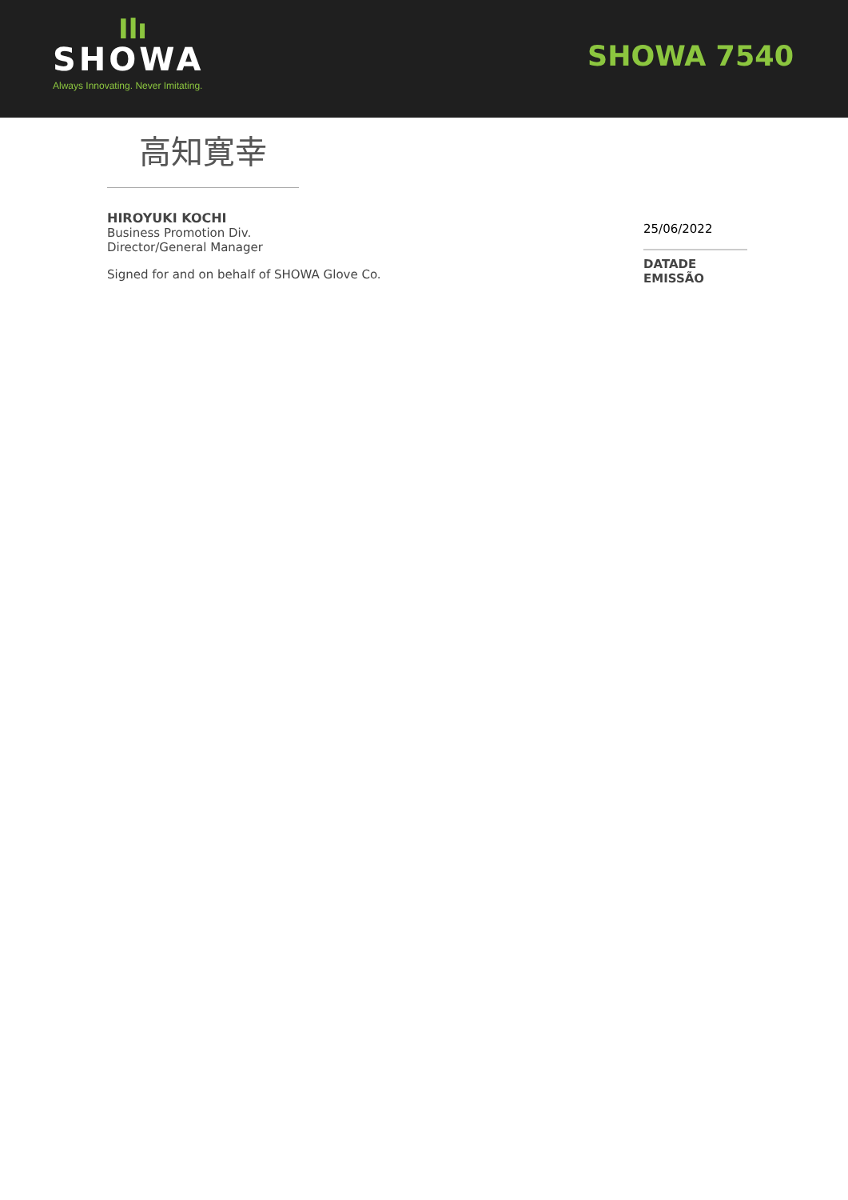Ilı
SHOWA
Always Innovating. Never Imitating.
SHOWA 7540
高知寛幸
HIROYUKI KOCHI
Business Promotion Div.
Director/General Manager
Signed for and on behalf of SHOWA Glove Co.
25/06/2022
DATADE
EMISSÃO